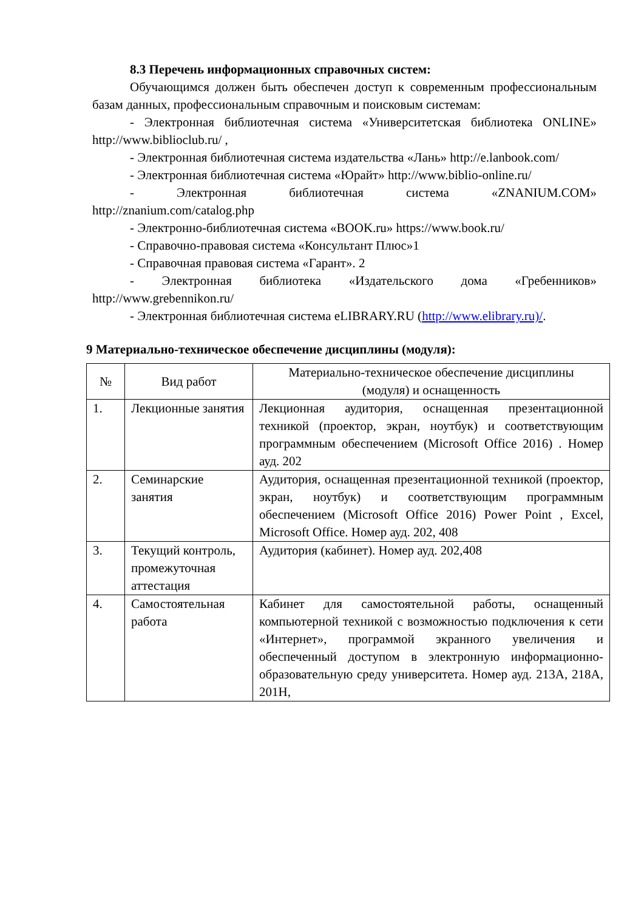8.3 Перечень информационных справочных систем:
Обучающимся должен быть обеспечен доступ к современным профессиональным базам данных, профессиональным справочным и поисковым системам:
- Электронная библиотечная система «Университетская библиотека ONLINE» http://www.biblioclub.ru/ ,
- Электронная библиотечная система издательства «Лань» http://e.lanbook.com/
- Электронная библиотечная система «Юрайт» http://www.biblio-online.ru/
- Электронная библиотечная система «ZNANIUM.COM» http://znanium.com/catalog.php
- Электронно-библиотечная система «BOOK.ru» https://www.book.ru/
- Справочно-правовая система «Консультант Плюс»1
- Справочная правовая система «Гарант». 2
- Электронная библиотека «Издательского дома «Гребенников» http://www.grebennikon.ru/
- Электронная библиотечная система eLIBRARY.RU (http://www.elibrary.ru)/.
9 Материально-техническое обеспечение дисциплины (модуля):
| № | Вид работ | Материально-техническое обеспечение дисциплины (модуля) и оснащенность |
| --- | --- | --- |
| 1. | Лекционные занятия | Лекционная аудитория, оснащенная презентационной техникой (проектор, экран, ноутбук) и соответствующим программным обеспечением (Microsoft Office 2016) . Номер ауд. 202 |
| 2. | Семинарские занятия | Аудитория, оснащенная презентационной техникой (проектор, экран, ноутбук) и соответствующим программным обеспечением (Microsoft Office 2016) Power Point , Excel, Microsoft Office. Номер ауд. 202, 408 |
| 3. | Текущий контроль, промежуточная аттестация | Аудитория (кабинет). Номер ауд. 202,408 |
| 4. | Самостоятельная работа | Кабинет для самостоятельной работы, оснащенный компьютерной техникой с возможностью подключения к сети «Интернет», программой экранного увеличения и обеспеченный доступом в электронную информационно-образовательную среду университета. Номер ауд. 213А, 218А, 201Н, |